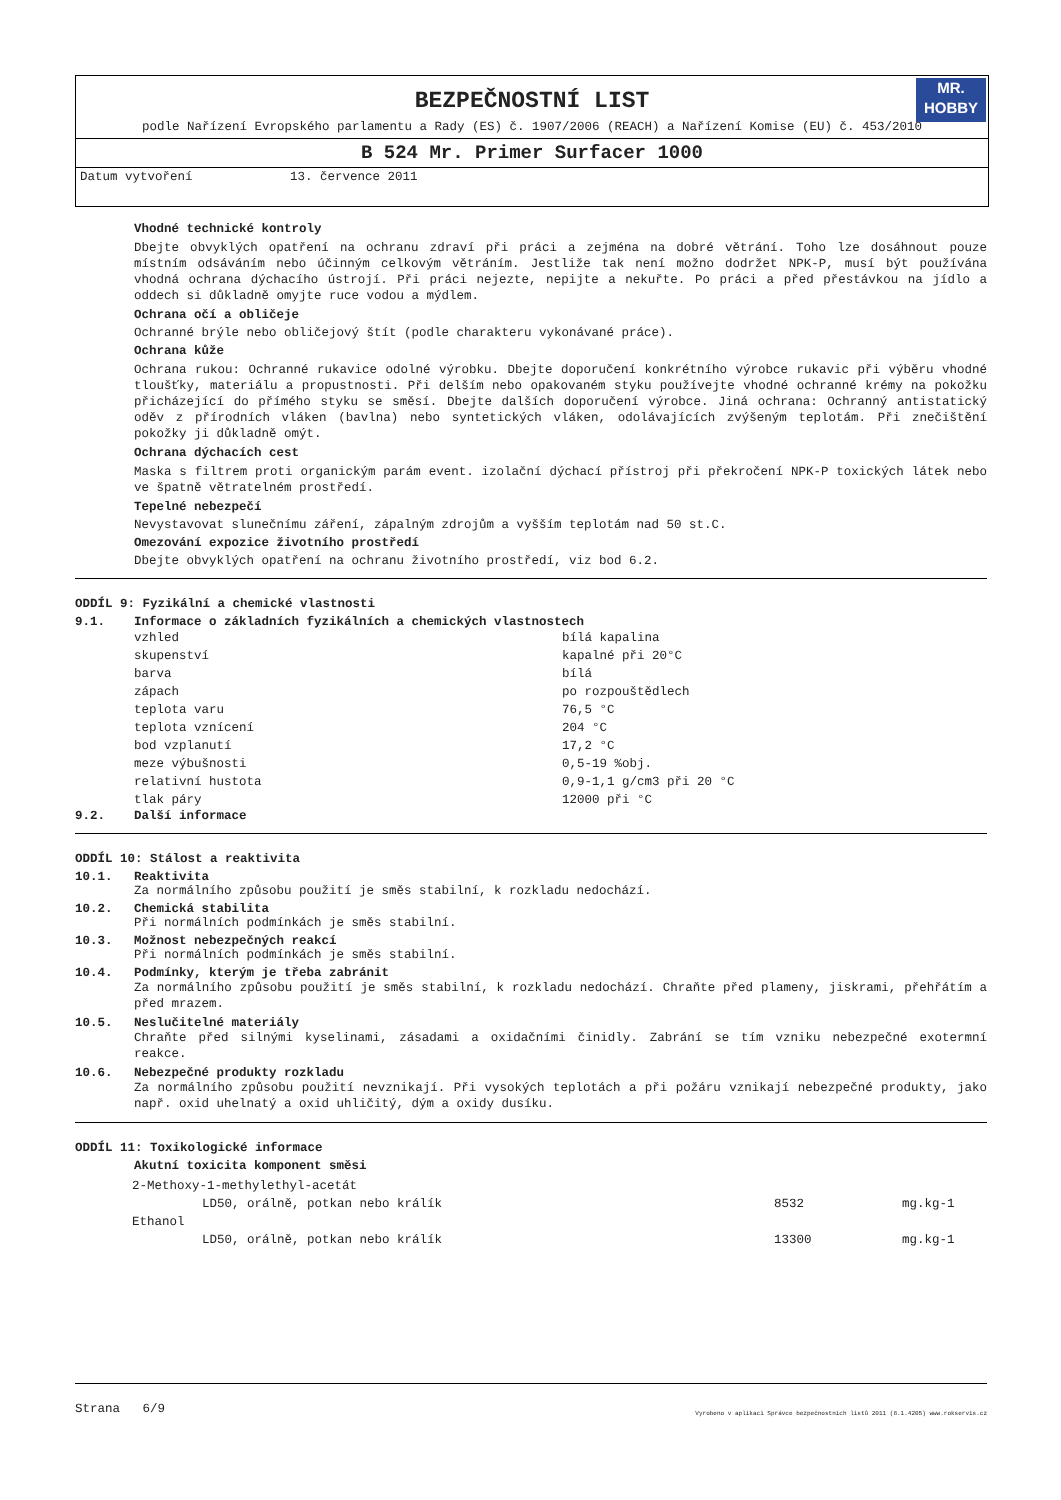BEZPEČNOSTNÍ LIST
MR.
HOBBY
podle Nařízení Evropského parlamentu a Rady (ES) č. 1907/2006 (REACH) a Nařízení Komise (EU) č. 453/2010
B 524 Mr. Primer Surfacer 1000
Datum vytvoření 13. července 2011
Vhodné technické kontroly
Dbejte obvyklých opatření na ochranu zdraví při práci a zejména na dobré větrání. Toho lze dosáhnout pouze místním odsáváním nebo účinným celkovým větráním. Jestliže tak není možno dodržet NPK-P, musí být používána vhodná ochrana dýchacího ústrojí. Při práci nejezte, nepijte a nekuřte. Po práci a před přestávkou na jídlo a oddech si důkladně omyjte ruce vodou a mýdlem.
Ochrana očí a obličeje
Ochranné brýle nebo obličejový štít (podle charakteru vykonávané práce).
Ochrana kůže
Ochrana rukou: Ochranné rukavice odolné výrobku. Dbejte doporučení konkrétního výrobce rukavic při výběru vhodné tloušťky, materiálu a propustnosti. Při delším nebo opakovaném styku používejte vhodné ochranné krémy na pokožku přicházející do přímého styku se směsí. Dbejte dalších doporučení výrobce. Jiná ochrana: Ochranný antistatický oděv z přírodních vláken (bavlna) nebo syntetických vláken, odolávajících zvýšeným teplotám. Při znečištění pokožky ji důkladně omýt.
Ochrana dýchacích cest
Maska s filtrem proti organickým parám event. izolační dýchací přístroj při překročení NPK-P toxických látek nebo ve špatně větratelném prostředí.
Tepelné nebezpečí
Nevystavovat slunečnímu záření, zápalným zdrojům a vyšším teplotám nad 50 st.C.
Omezování expozice životního prostředí
Dbejte obvyklých opatření na ochranu životního prostředí, viz bod 6.2.
ODDÍL 9: Fyzikální a chemické vlastnosti
9.1. Informace o základních fyzikálních a chemických vlastnostech
| vzhled | bílá kapalina |
| skupenství | kapalné při 20°C |
| barva | bílá |
| zápach | po rozpouštědlech |
| teplota varu | 76,5 °C |
| teplota vznícení | 204 °C |
| bod vzplanutí | 17,2 °C |
| meze výbušnosti | 0,5-19 %obj. |
| relativní hustota | 0,9-1,1 g/cm3 při 20 °C |
| tlak páry | 12000 při °C |
9.2. Další informace
ODDÍL 10: Stálost a reaktivita
10.1. Reaktivita
Za normálního způsobu použití je směs stabilní, k rozkladu nedochází.
10.2. Chemická stabilita
Při normálních podmínkách je směs stabilní.
10.3. Možnost nebezpečných reakcí
Při normálních podmínkách je směs stabilní.
10.4. Podmínky, kterým je třeba zabránit
Za normálního způsobu použití je směs stabilní, k rozkladu nedochází. Chraňte před plameny, jiskrami, přehřátím a před mrazem.
10.5. Neslučitelné materiály
Chraňte před silnými kyselinami, zásadami a oxidačními činidly. Zabrání se tím vzniku nebezpečné exotermní reakce.
10.6. Nebezpečné produkty rozkladu
Za normálního způsobu použití nevznikají. Při vysokých teplotách a při požáru vznikají nebezpečné produkty, jako např. oxid uhelnatý a oxid uhličitý, dým a oxidy dusíku.
ODDÍL 11: Toxikologické informace
Akutní toxicita komponent směsi
| 2-Methoxy-1-methylethyl-acetát | | |
| LD50, orálně, potkan nebo králík | 8532 | mg.kg-1 |
| Ethanol | | |
| LD50, orálně, potkan nebo králík | 13300 | mg.kg-1 |
Strana 6/9 Vyrobeno v aplikaci Správce bezpečnostních listů 2011 (8.1.4205) www.rokservis.cz